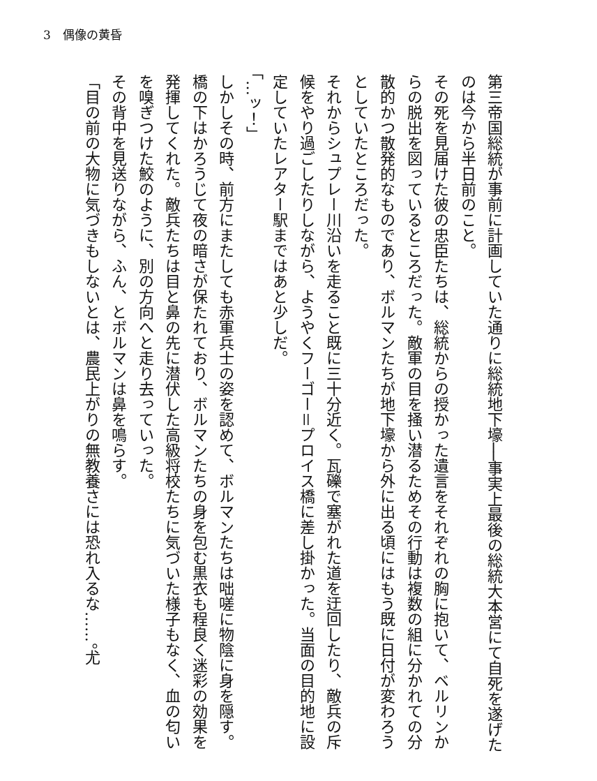3　偶像の黄昏
第三帝国総統が事前に計画していた通りに総統地下壕──事実上最後の総統大本営にて自死を遂げたのは今から半日前のこと。
その死を見届けた彼の忠臣たちは、総統からの授かった遺言をそれぞれの胸に抱いて、ベルリンからの脱出を図っているところだった。敵軍の目を掻い潜るためその行動は複数の組に分かれての分散的かつ散発的なものであり、ボルマンたちが地下壕から外に出る頃にはもう既に日付が変わろうとしていたところだった。
それからシュプレー川沿いを走ること既に三十分近く。瓦礫で塞がれた道を迂回したり、敵兵の斥候をやり過ごしたりしながら、ようやくフーゴー＝プロイス橋に差し掛かった。当面の目的地に設定していたレアター駅まではあと少しだ。
「…ッ！」
しかしその時、前方にまたしても赤軍兵士の姿を認めて、ボルマンたちは咄嗟に物陰に身を隠す。橋の下はかろうじて夜の暗さが保たれており、ボルマンたちの身を包む黒衣も程良く迷彩の効果を発揮してくれた。敵兵たちは目と鼻の先に潜伏した高級将校たちに気づいた様子もなく、血の匂いを嗅ぎつけた鮫のように、別の方向へと走り去っていった。
その背中を見送りながら、ふん、とボルマンは鼻を鳴らす。
「目の前の大物に気づきもしないとは、農民上がりの無教養さには恐れ入るな……。尤